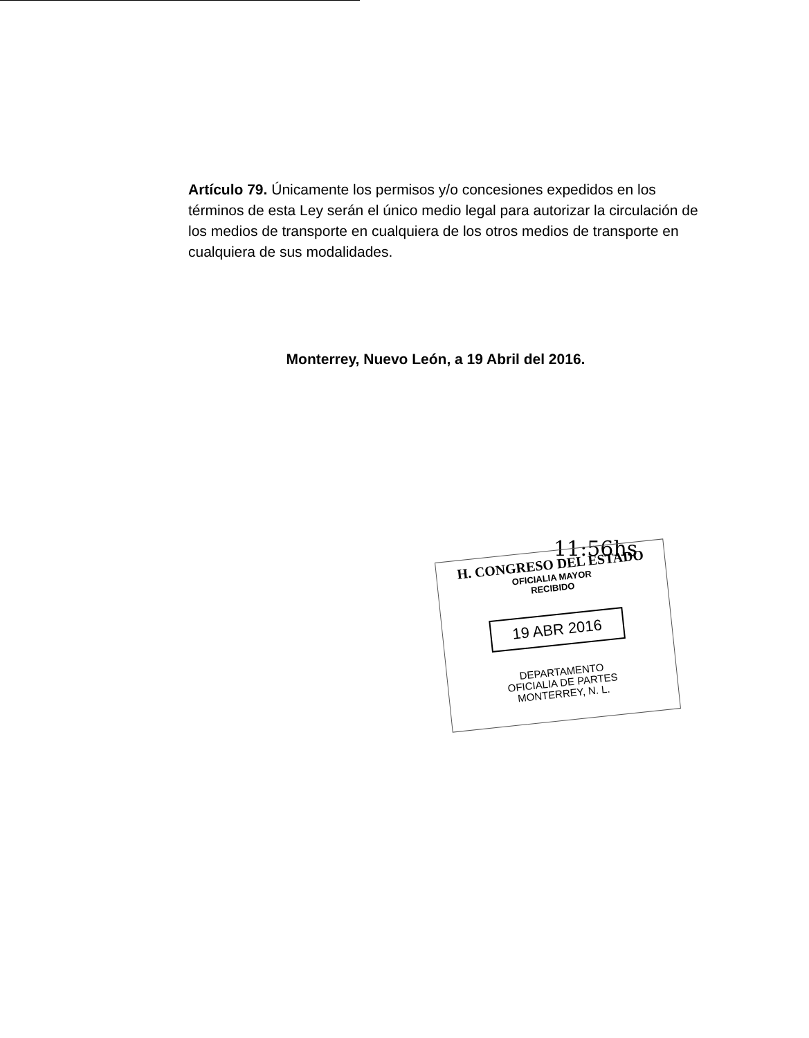Artículo 79. Únicamente los permisos y/o concesiones expedidos en los términos de esta Ley serán el único medio legal para autorizar la circulación de los medios de transporte en cualquiera de los otros medios de transporte en cualquiera de sus modalidades.
Monterrey, Nuevo León, a 19 Abril del 2016.
11:56hs
H. CONGRESO DEL ESTADO
OFICIALIA MAYOR
RECIBIDO
19 ABR 2016
DEPARTAMENTO
OFICIALIA DE PARTES
MONTERREY, N. L.